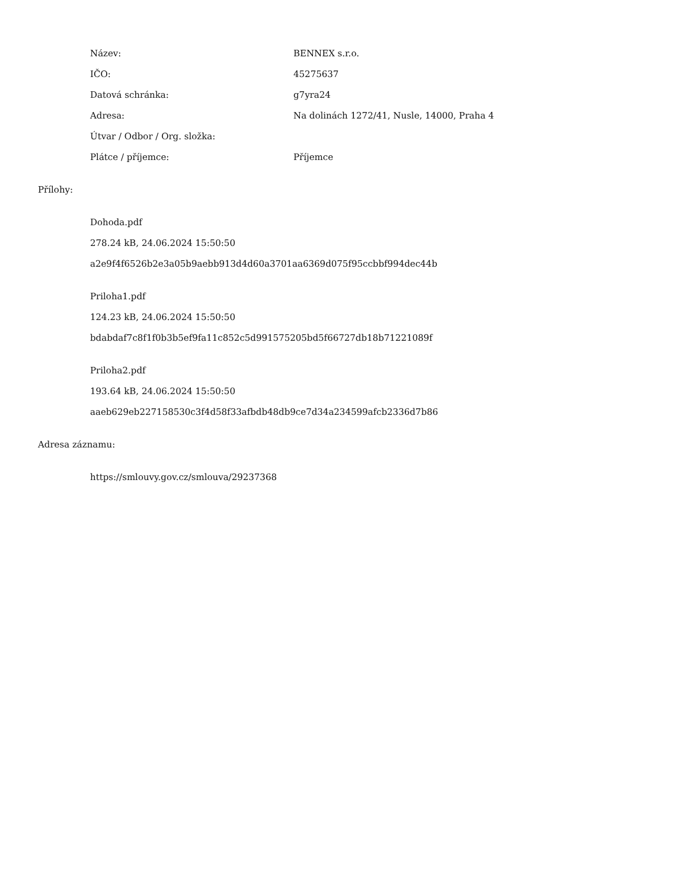Název: BENNEX s.r.o.
IČO: 45275637
Datová schránka: g7yra24
Adresa: Na dolinách 1272/41, Nusle, 14000, Praha 4
Útvar / Odbor / Org. složka:
Plátce / příjemce: Příjemce
Přílohy:
Dohoda.pdf
278.24 kB, 24.06.2024 15:50:50
a2e9f4f6526b2e3a05b9aebb913d4d60a3701aa6369d075f95ccbbf994dec44b
Priloha1.pdf
124.23 kB, 24.06.2024 15:50:50
bdabdaf7c8f1f0b3b5ef9fa11c852c5d991575205bd5f66727db18b71221089f
Priloha2.pdf
193.64 kB, 24.06.2024 15:50:50
aaeb629eb227158530c3f4d58f33afbdb48db9ce7d34a234599afcb2336d7b86
Adresa záznamu:
https://smlouvy.gov.cz/smlouva/29237368